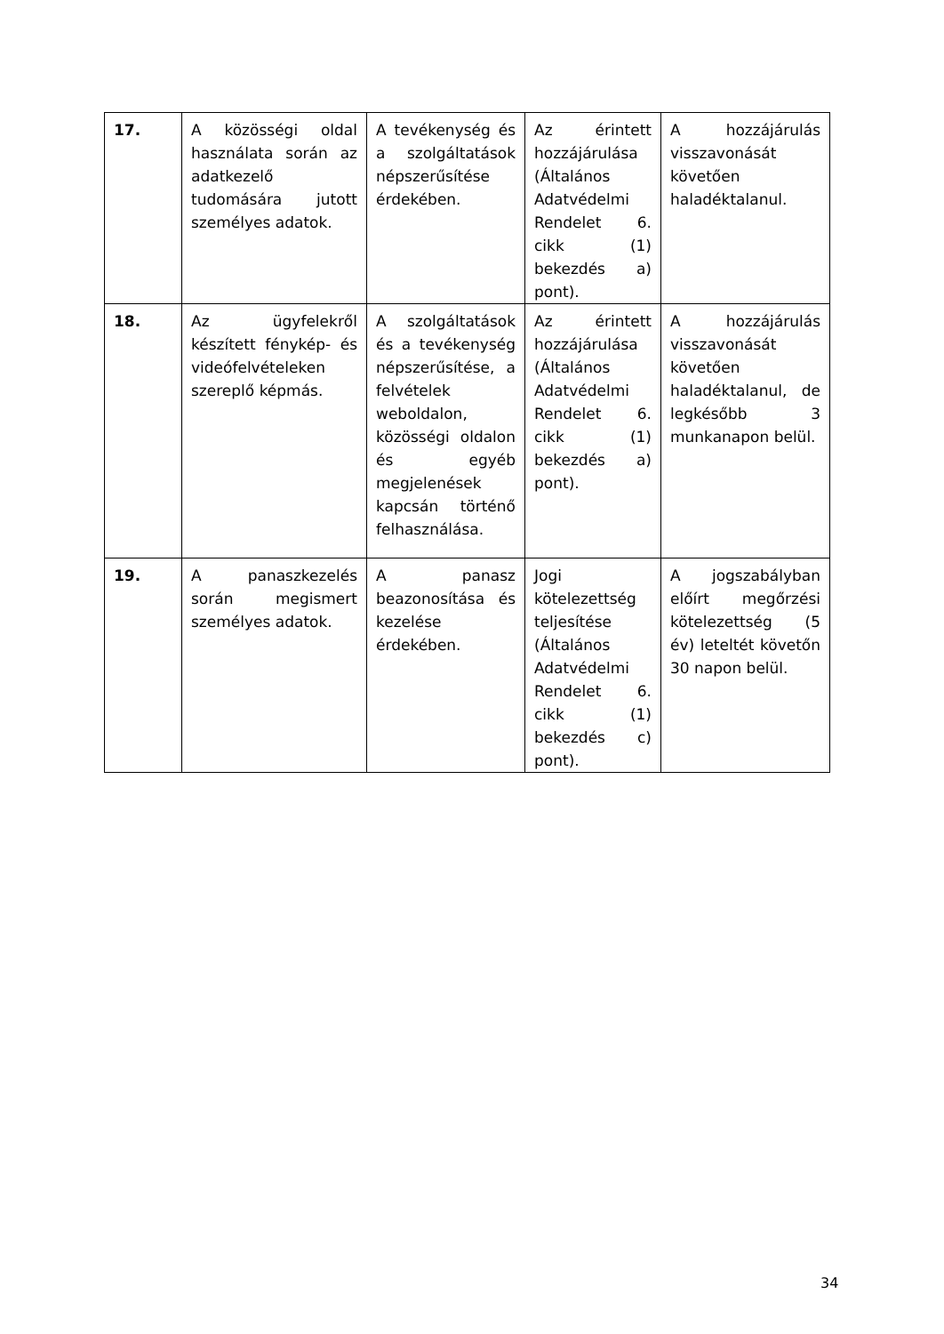| 17. | A közösségi oldal használata során az adatkezelő tudomására jutott személyes adatok. | A tevékenység és a szolgáltatások népszerűsítése érdekében. | Az érintett hozzájárulása (Általános Adatvédelmi Rendelet 6. cikk (1) bekezdés a) pont). | A hozzájárulás visszavonását követően haladéktalanul. |
| 18. | Az ügyfelekről készített fénykép- és videófelvételeken szereplő képmás. | A szolgáltatások és a tevékenység népszerűsítése, a felvételek weboldalon, közösségi oldalon és egyéb megjelenések kapcsán történő felhasználása. | Az érintett hozzájárulása (Általános Adatvédelmi Rendelet 6. cikk (1) bekezdés a) pont). | A hozzájárulás visszavonását követően haladéktalanul, de legkésőbb 3 munkanapon belül. |
| 19. | A panaszkezelés során megismert személyes adatok. | A panasz beazonosítása és kezelése érdekében. | Jogi kötelezettség teljesítése (Általános Adatvédelmi Rendelet 6. cikk (1) bekezdés c) pont). | A jogszabályban előírt megőrzési kötelezettség (5 év) leteltét követőn 30 napon belül. |
34